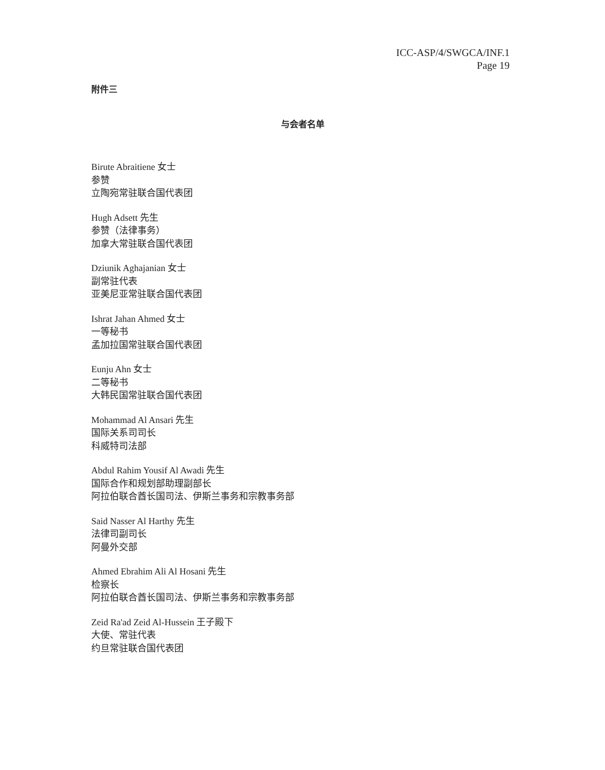ICC-ASP/4/SWGCA/INF.1
Page 19
附件三
与会者名单
Birute Abraitiene 女士
参赞
立陶宛常驻联合国代表团
Hugh Adsett 先生
参赞（法律事务）
加拿大常驻联合国代表团
Dziunik Aghajanian 女士
副常驻代表
亚美尼亚常驻联合国代表团
Ishrat Jahan Ahmed 女士
一等秘书
孟加拉国常驻联合国代表团
Eunju Ahn 女士
二等秘书
大韩民国常驻联合国代表团
Mohammad Al Ansari 先生
国际关系司司长
科威特司法部
Abdul Rahim Yousif Al Awadi 先生
国际合作和规划部助理副部长
阿拉伯联合酋长国司法、伊斯兰事务和宗教事务部
Said Nasser Al Harthy 先生
法律司副司长
阿曼外交部
Ahmed Ebrahim Ali Al Hosani 先生
检察长
阿拉伯联合酋长国司法、伊斯兰事务和宗教事务部
Zeid Ra'ad Zeid Al-Hussein 王子殿下
大使、常驻代表
约旦常驻联合国代表团